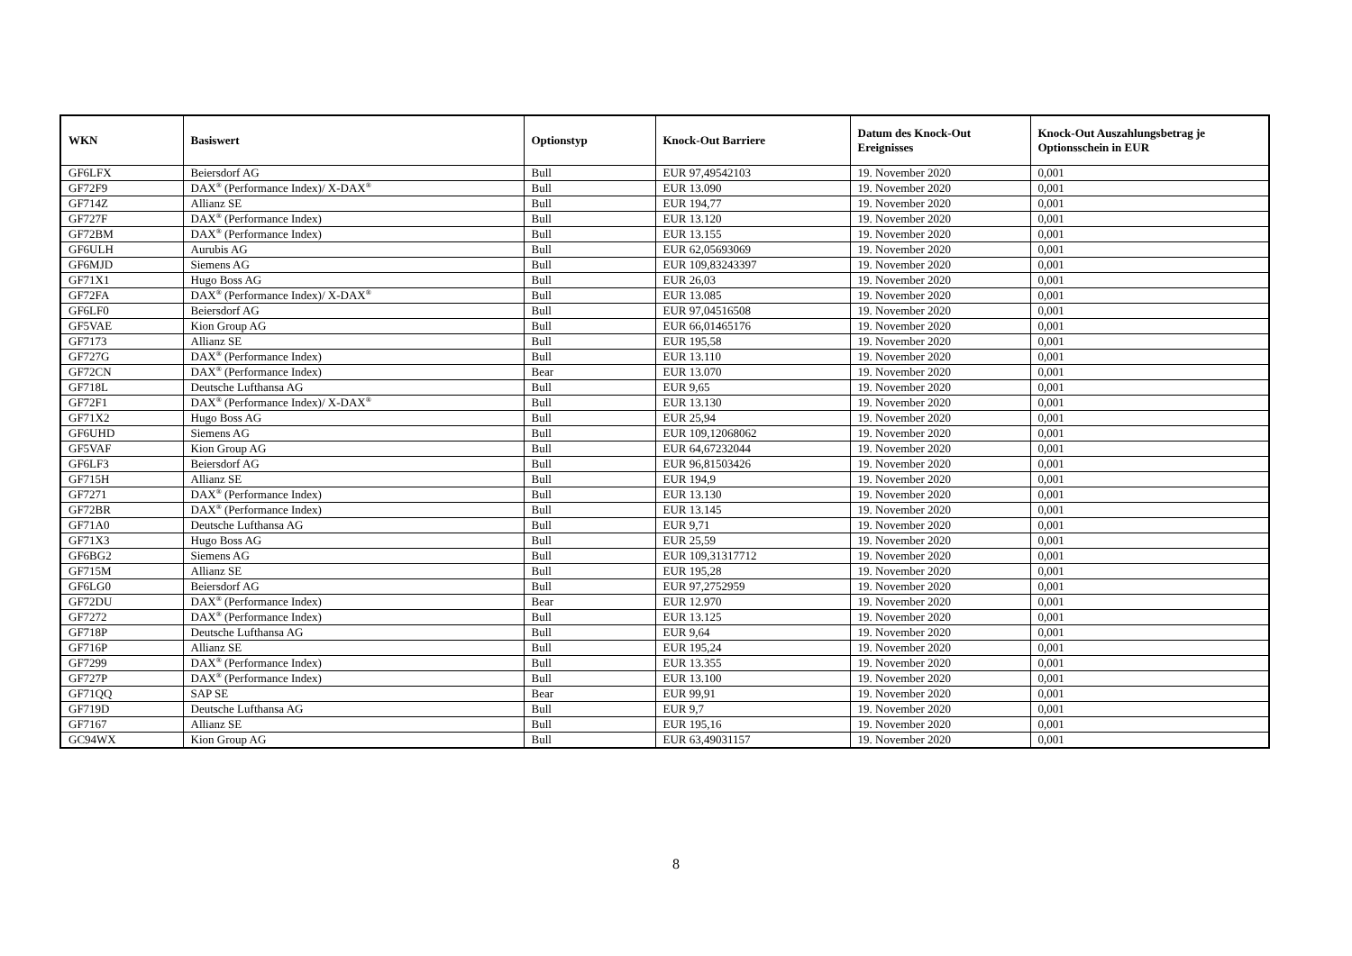| WKN | Basiswert | Optionstyp | Knock-Out Barriere | Datum des Knock-Out Ereignisses | Knock-Out Auszahlungsbetrag je Optionsschein in EUR |
| --- | --- | --- | --- | --- | --- |
| GF6LFX | Beiersdorf AG | Bull | EUR 97,49542103 | 19. November 2020 | 0,001 |
| GF72F9 | DAX<sup>®</sup> (Performance Index)/ X-DAX<sup>®</sup> | Bull | EUR 13.090 | 19. November 2020 | 0,001 |
| GF714Z | Allianz SE | Bull | EUR 194,77 | 19. November 2020 | 0,001 |
| GF727F | DAX<sup>®</sup> (Performance Index) | Bull | EUR 13.120 | 19. November 2020 | 0,001 |
| GF72BM | DAX<sup>®</sup> (Performance Index) | Bull | EUR 13.155 | 19. November 2020 | 0,001 |
| GF6ULH | Aurubis AG | Bull | EUR 62,05693069 | 19. November 2020 | 0,001 |
| GF6MJD | Siemens AG | Bull | EUR 109,83243397 | 19. November 2020 | 0,001 |
| GF71X1 | Hugo Boss AG | Bull | EUR 26,03 | 19. November 2020 | 0,001 |
| GF72FA | DAX<sup>®</sup> (Performance Index)/ X-DAX<sup>®</sup> | Bull | EUR 13.085 | 19. November 2020 | 0,001 |
| GF6LF0 | Beiersdorf AG | Bull | EUR 97,04516508 | 19. November 2020 | 0,001 |
| GF5VAE | Kion Group AG | Bull | EUR 66,01465176 | 19. November 2020 | 0,001 |
| GF7173 | Allianz SE | Bull | EUR 195,58 | 19. November 2020 | 0,001 |
| GF727G | DAX<sup>®</sup> (Performance Index) | Bull | EUR 13.110 | 19. November 2020 | 0,001 |
| GF72CN | DAX<sup>®</sup> (Performance Index) | Bear | EUR 13.070 | 19. November 2020 | 0,001 |
| GF718L | Deutsche Lufthansa AG | Bull | EUR 9,65 | 19. November 2020 | 0,001 |
| GF72F1 | DAX<sup>®</sup> (Performance Index)/ X-DAX<sup>®</sup> | Bull | EUR 13.130 | 19. November 2020 | 0,001 |
| GF71X2 | Hugo Boss AG | Bull | EUR 25,94 | 19. November 2020 | 0,001 |
| GF6UHD | Siemens AG | Bull | EUR 109,12068062 | 19. November 2020 | 0,001 |
| GF5VAF | Kion Group AG | Bull | EUR 64,67232044 | 19. November 2020 | 0,001 |
| GF6LF3 | Beiersdorf AG | Bull | EUR 96,81503426 | 19. November 2020 | 0,001 |
| GF715H | Allianz SE | Bull | EUR 194,9 | 19. November 2020 | 0,001 |
| GF7271 | DAX<sup>®</sup> (Performance Index) | Bull | EUR 13.130 | 19. November 2020 | 0,001 |
| GF72BR | DAX<sup>®</sup> (Performance Index) | Bull | EUR 13.145 | 19. November 2020 | 0,001 |
| GF71A0 | Deutsche Lufthansa AG | Bull | EUR 9,71 | 19. November 2020 | 0,001 |
| GF71X3 | Hugo Boss AG | Bull | EUR 25,59 | 19. November 2020 | 0,001 |
| GF6BG2 | Siemens AG | Bull | EUR 109,31317712 | 19. November 2020 | 0,001 |
| GF715M | Allianz SE | Bull | EUR 195,28 | 19. November 2020 | 0,001 |
| GF6LG0 | Beiersdorf AG | Bull | EUR 97,2752959 | 19. November 2020 | 0,001 |
| GF72DU | DAX<sup>®</sup> (Performance Index) | Bear | EUR 12.970 | 19. November 2020 | 0,001 |
| GF7272 | DAX<sup>®</sup> (Performance Index) | Bull | EUR 13.125 | 19. November 2020 | 0,001 |
| GF718P | Deutsche Lufthansa AG | Bull | EUR 9,64 | 19. November 2020 | 0,001 |
| GF716P | Allianz SE | Bull | EUR 195,24 | 19. November 2020 | 0,001 |
| GF7299 | DAX<sup>®</sup> (Performance Index) | Bull | EUR 13.355 | 19. November 2020 | 0,001 |
| GF727P | DAX<sup>®</sup> (Performance Index) | Bull | EUR 13.100 | 19. November 2020 | 0,001 |
| GF71QQ | SAP SE | Bear | EUR 99,91 | 19. November 2020 | 0,001 |
| GF719D | Deutsche Lufthansa AG | Bull | EUR 9,7 | 19. November 2020 | 0,001 |
| GF7167 | Allianz SE | Bull | EUR 195,16 | 19. November 2020 | 0,001 |
| GC94WX | Kion Group AG | Bull | EUR 63,49031157 | 19. November 2020 | 0,001 |
8